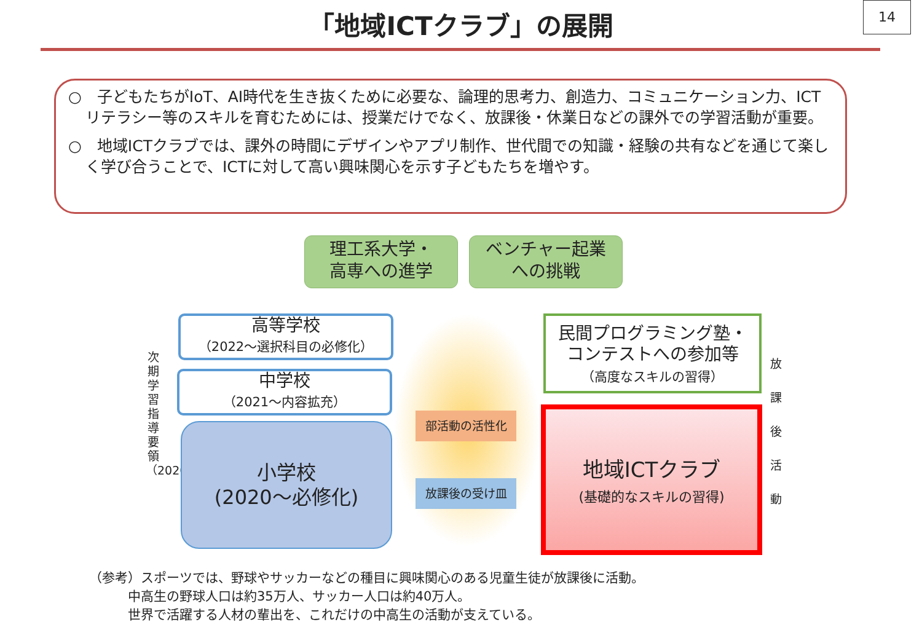「地域ICTクラブ」の展開
14
○　子どもたちがIoT、AI時代を生き抜くために必要な、論理的思考力、創造力、コミュニケーション力、ICTリテラシー等のスキルを育むためには、授業だけでなく、放課後・休業日などの課外での学習活動が重要。
○　地域ICTクラブでは、課外の時間にデザインやアプリ制作、世代間での知識・経験の共有などを通じて楽しく学び合うことで、ICTに対して高い興味関心を示す子どもたちを増やす。
理工系大学・
高専への進学
ベンチャー起業
への挑戦
次期学習指導要領（2020〜）
高等学校
（2022〜選択科目の必修化）
中学校
（2021〜内容拡充）
小学校
(2020〜必修化)
部活動の活性化
放課後の受け皿
民間プログラミング塾・
コンテストへの参加等
（高度なスキルの習得）
地域ICTクラブ
(基礎的なスキルの習得)
放 課 後 活 動
（参考）スポーツでは、野球やサッカーなどの種目に興味関心のある児童生徒が放課後に活動。
　　　中高生の野球人口は約35万人、サッカー人口は約40万人。
　　　世界で活躍する人材の輩出を、これだけの中高生の活動が支えている。